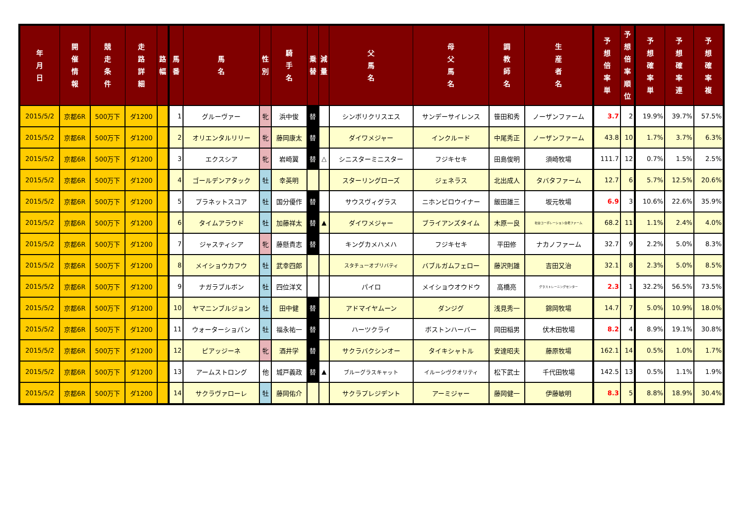| 年 月 日 | 開 催 情 報 | 競 走 条 件 | 走 路 詳 細 | 路 幅 | 馬 番 | 馬 名 | 性 別 | 騎 手 名 | 乗 替 | 減 量 | 父 馬 名 | 母 父 馬 名 | 調 教 師 名 | 生 産 者 名 | 予 想 倍 率 単 | 予 想 倍 率 順 位 | 予 想 確 率 単 | 予 想 確 率 連 | 予 想 確 率 複 |
| --- | --- | --- | --- | --- | --- | --- | --- | --- | --- | --- | --- | --- | --- | --- | --- | --- | --- | --- | --- |
| 2015/5/2 | 京都6R | 500万下 | ダ1200 | | 1 | グルーヴァー | 牝 | 浜中俊 | 替 | | シンボリクリスエス | サンデーサイレンス | 笹田和秀 | ノーザンファーム | 3.7 | 2 | 19.9% | 39.7% | 57.5% |
| 2015/5/2 | 京都6R | 500万下 | ダ1200 | | 2 | オリエンタルリリー | 牝 | 藤岡康太 | 替 | | ダイワメジャー | インクルード | 中尾秀正 | ノーザンファーム | 43.8 | 10 | 1.7% | 3.7% | 6.3% |
| 2015/5/2 | 京都6R | 500万下 | ダ1200 | | 3 | エクスシア | 牝 | 岩崎翼 | 替 | △ | シニスターミニスター | フジキセキ | 田島俊明 | 須崎牧場 | 111.7 | 12 | 0.7% | 1.5% | 2.5% |
| 2015/5/2 | 京都6R | 500万下 | ダ1200 | | 4 | ゴールデンアタック | 牡 | 幸英明 | | | スターリングローズ | ジェネラス | 北出成人 | タバタファーム | 12.7 | 6 | 5.7% | 12.5% | 20.6% |
| 2015/5/2 | 京都6R | 500万下 | ダ1200 | | 5 | プラネットスコア | 牡 | 国分優作 | 替 | | サウスヴィグラス | ニホンピロウイナー | 飯田雄三 | 坂元牧場 | 6.9 | 3 | 10.6% | 22.6% | 35.9% |
| 2015/5/2 | 京都6R | 500万下 | ダ1200 | | 6 | タイムアラウド | 牡 | 加藤祥太 | 替 | ▲ | ダイワメジャー | ブライアンズタイム | 木原一良 | 社台コーポレーション白老ファーム | 68.2 | 11 | 1.1% | 2.4% | 4.0% |
| 2015/5/2 | 京都6R | 500万下 | ダ1200 | | 7 | ジャスティシア | 牝 | 藤懸貴志 | 替 | | キングカメハメハ | フジキセキ | 平田修 | ナカノファーム | 32.7 | 9 | 2.2% | 5.0% | 8.3% |
| 2015/5/2 | 京都6R | 500万下 | ダ1200 | | 8 | メイショウカフウ | 牡 | 武幸四郎 | | | スタチューオブリバティ | バブルガムフェロー | 藤沢則雄 | 吉田又治 | 32.1 | 8 | 2.3% | 5.0% | 8.5% |
| 2015/5/2 | 京都6R | 500万下 | ダ1200 | | 9 | ナガラブルボン | 牡 | 四位洋文 | | | パイロ | メイショウオウドウ | 高橋亮 | グラストレーニングセンター | 2.3 | 1 | 32.2% | 56.5% | 73.5% |
| 2015/5/2 | 京都6R | 500万下 | ダ1200 | | 10 | ヤマニンブルジョン | 牡 | 田中健 | 替 | | アドマイヤムーン | ダンジグ | 浅見秀一 | 錦岡牧場 | 14.7 | 7 | 5.0% | 10.9% | 18.0% |
| 2015/5/2 | 京都6R | 500万下 | ダ1200 | | 11 | ウォーターショパン | 牡 | 福永祐一 | 替 | | ハーツクライ | ボストンハーバー | 岡田稲男 | 伏木田牧場 | 8.2 | 4 | 8.9% | 19.1% | 30.8% |
| 2015/5/2 | 京都6R | 500万下 | ダ1200 | | 12 | ピアッジーネ | 牝 | 酒井学 | 替 | | サクラバクシンオー | タイキシャトル | 安達昭夫 | 藤原牧場 | 162.1 | 14 | 0.5% | 1.0% | 1.7% |
| 2015/5/2 | 京都6R | 500万下 | ダ1200 | | 13 | アームストロング | 他 | 城戸義政 | 替 | ▲ | ブルーグラスキャット | イルーシヴクオリティ | 松下武士 | 千代田牧場 | 142.5 | 13 | 0.5% | 1.1% | 1.9% |
| 2015/5/2 | 京都6R | 500万下 | ダ1200 | | 14 | サクラヴァローレ | 牡 | 藤岡佑介 | | | サクラプレジデント | アーミジャー | 藤岡健一 | 伊藤敏明 | 8.3 | 5 | 8.8% | 18.9% | 30.4% |